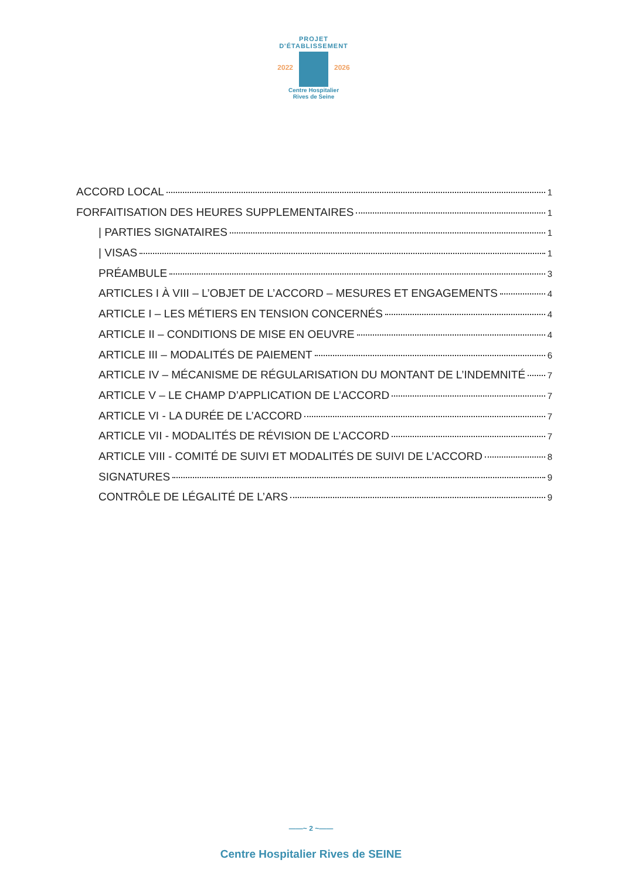PROJET D'ÉTABLISSEMENT
2022 2026
Centre Hospitalier
Rives de Seine
ACCORD LOCAL 1
FORFAITISATION DES HEURES SUPPLEMENTAIRES 1
| PARTIES SIGNATAIRES 1
| VISAS 1
PRÉAMBULE 3
ARTICLES I À VIII – L’OBJET DE L’ACCORD – MESURES ET ENGAGEMENTS 4
ARTICLE I – LES MÉTIERS EN TENSION CONCERNÉS 4
ARTICLE II – CONDITIONS DE MISE EN OEUVRE 4
ARTICLE III – MODALITÉS DE PAIEMENT 6
ARTICLE IV – MÉCANISME DE RÉGULARISATION DU MONTANT DE L’INDEMNITÉ 7
ARTICLE V – LE CHAMP D’APPLICATION DE L’ACCORD 7
ARTICLE VI - LA DURÉE DE L’ACCORD 7
ARTICLE VII - MODALITÉS DE RÉVISION DE L’ACCORD 7
ARTICLE VIII - COMITÉ DE SUIVI ET MODALITÉS DE SUIVI DE L’ACCORD 8
SIGNATURES 9
CONTRÔLE DE LÉGALITÉ DE L’ARS 9
——~ 2 ~——
Centre Hospitalier Rives de SEINE